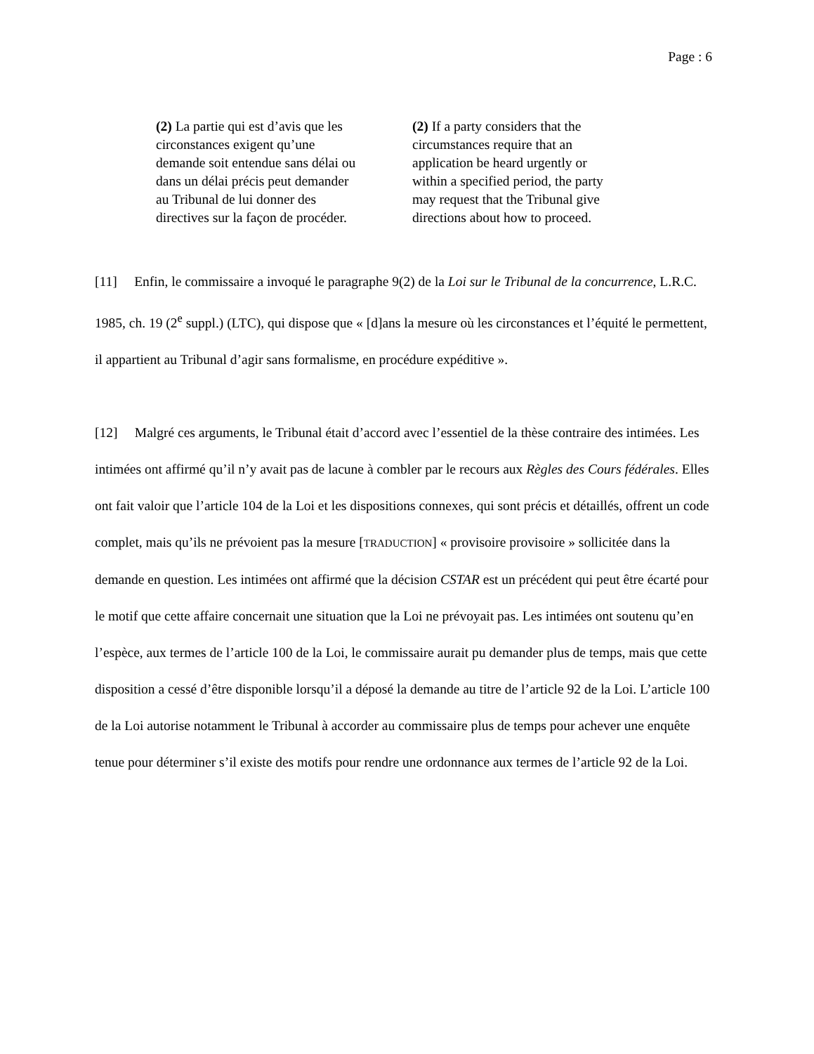Page : 6
(2) La partie qui est d’avis que les
circonstances exigent qu’une
demande soit entendue sans délai ou
dans un délai précis peut demander
au Tribunal de lui donner des
directives sur la façon de procéder.
(2) If a party considers that the
circumstances require that an
application be heard urgently or
within a specified period, the party
may request that the Tribunal give
directions about how to proceed.
[11] Enfin, le commissaire a invoqué le paragraphe 9(2) de la Loi sur le Tribunal de la concurrence, L.R.C. 1985, ch. 19 (2<sup>e</sup> suppl.) (LTC), qui dispose que « [d]ans la mesure où les circonstances et l’équité le permettent, il appartient au Tribunal d’agir sans formalisme, en procédure expéditive ».
[12] Malgré ces arguments, le Tribunal était d’accord avec l’essentiel de la thèse contraire des intimées. Les intimées ont affirmé qu’il n’y avait pas de lacune à combler par le recours aux Règles des Cours fédérales. Elles ont fait valoir que l’article 104 de la Loi et les dispositions connexes, qui sont précis et détaillés, offrent un code complet, mais qu’ils ne prévoient pas la mesure [TRADUCTION] « provisoire provisoire » sollicitée dans la demande en question. Les intimées ont affirmé que la décision CSTAR est un précédent qui peut être écarté pour le motif que cette affaire concernait une situation que la Loi ne prévoyait pas. Les intimées ont soutenu qu’en l’espèce, aux termes de l’article 100 de la Loi, le commissaire aurait pu demander plus de temps, mais que cette disposition a cessé d’être disponible lorsqu’il a déposé la demande au titre de l’article 92 de la Loi. L’article 100 de la Loi autorise notamment le Tribunal à accorder au commissaire plus de temps pour achever une enquête tenue pour déterminer s’il existe des motifs pour rendre une ordonnance aux termes de l’article 92 de la Loi.